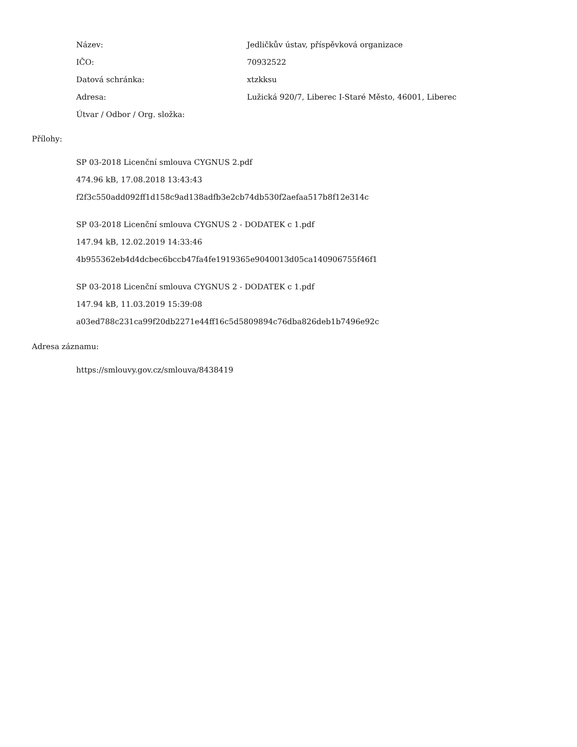| Název: | Jedličkův ústav, příspěvková organizace |
| IČO: | 70932522 |
| Datová schránka: | xtzkksu |
| Adresa: | Lužická 920/7, Liberec I-Staré Město, 46001, Liberec |
| Útvar / Odbor / Org. složka: | |
Přílohy:
SP 03-2018 Licenční smlouva CYGNUS 2.pdf
474.96 kB, 17.08.2018 13:43:43
f2f3c550add092ff1d158c9ad138adfb3e2cb74db530f2aefaa517b8f12e314c
SP 03-2018 Licenční smlouva CYGNUS 2 - DODATEK c 1.pdf
147.94 kB, 12.02.2019 14:33:46
4b955362eb4d4dcbec6bccb47fa4fe1919365e9040013d05ca140906755f46f1
SP 03-2018 Licenční smlouva CYGNUS 2 - DODATEK c 1.pdf
147.94 kB, 11.03.2019 15:39:08
a03ed788c231ca99f20db2271e44ff16c5d5809894c76dba826deb1b7496e92c
Adresa záznamu:
https://smlouvy.gov.cz/smlouva/8438419